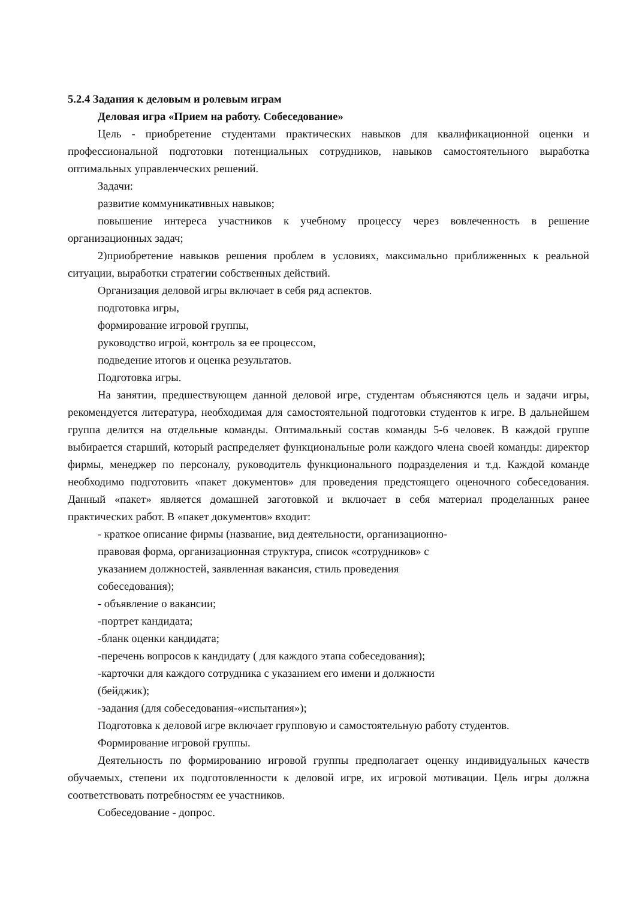5.2.4 Задания к деловым и ролевым играм
Деловая игра «Прием на работу. Собеседование»
Цель - приобретение студентами практических навыков для квалификационной оценки и профессиональной подготовки потенциальных сотрудников, навыков самостоятельного выработка оптимальных управленческих решений.
Задачи:
развитие коммуникативных навыков;
повышение интереса участников к учебному процессу через вовлеченность в решение организационных задач;
2)приобретение навыков решения проблем в условиях, максимально приближенных к реальной ситуации, выработки стратегии собственных действий.
Организация деловой игры включает в себя ряд аспектов.
подготовка игры,
формирование игровой группы,
руководство игрой, контроль за ее процессом,
подведение итогов и оценка результатов.
Подготовка игры.
На занятии, предшествующем данной деловой игре, студентам объясняются цель и задачи игры, рекомендуется литература, необходимая для самостоятельной подготовки студентов к игре. В дальнейшем группа делится на отдельные команды. Оптимальный состав команды 5-6 человек. В каждой группе выбирается старший, который распределяет функциональные роли каждого члена своей команды: директор фирмы, менеджер по персоналу, руководитель функционального подразделения и т.д. Каждой команде необходимо подготовить «пакет документов» для проведения предстоящего оценочного собеседования. Данный «пакет» является домашней заготовкой и включает в себя материал проделанных ранее практических работ. В «пакет документов» входит:
- краткое описание фирмы (название, вид деятельности, организационно-
правовая форма, организационная структура, список «сотрудников» с
указанием должностей, заявленная вакансия, стиль проведения
собеседования);
- объявление о вакансии;
-портрет кандидата;
-бланк оценки кандидата;
-перечень вопросов к кандидату ( для каждого этапа собеседования);
-карточки для каждого сотрудника с указанием его имени и должности
(бейджик);
-задания (для собеседования-«испытания»);
Подготовка к деловой игре включает групповую и самостоятельную работу студентов.
Формирование игровой группы.
Деятельность по формированию игровой группы предполагает оценку индивидуальных качеств обучаемых, степени их подготовленности к деловой игре, их игровой мотивации. Цель игры должна соответствовать потребностям ее участников.
Собеседование - допрос.